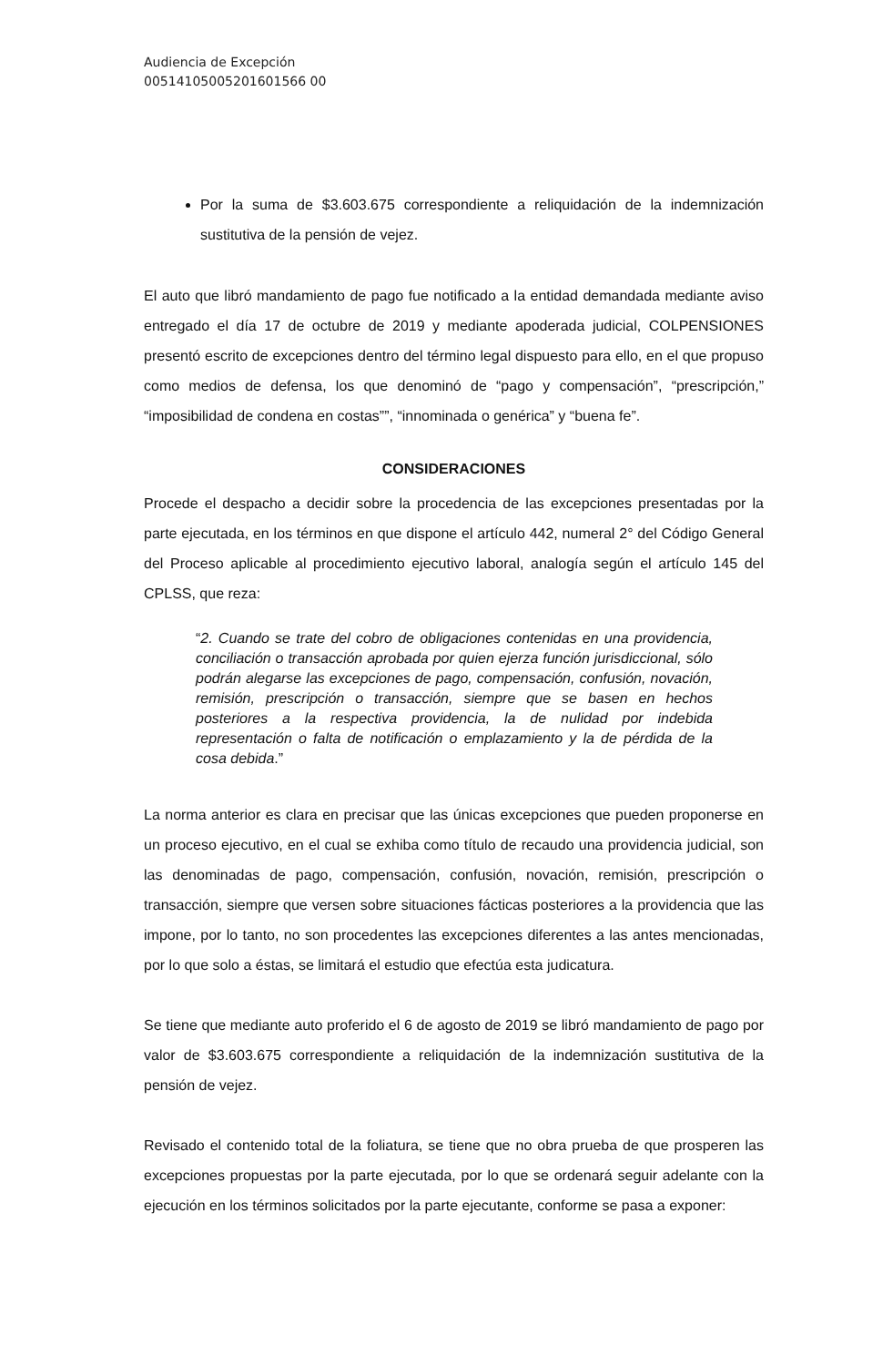Audiencia de Excepción
00514105005201601566 00
Por la suma de $3.603.675 correspondiente a reliquidación de la indemnización sustitutiva de la pensión de vejez.
El auto que libró mandamiento de pago fue notificado a la entidad demandada mediante aviso entregado el día 17 de octubre de 2019 y mediante apoderada judicial, COLPENSIONES presentó escrito de excepciones dentro del término legal dispuesto para ello, en el que propuso como medios de defensa, los que denominó de “pago y compensación”, “prescripción,” “imposibilidad de condena en costas””, “innominada o genérica” y “buena fe”.
CONSIDERACIONES
Procede el despacho a decidir sobre la procedencia de las excepciones presentadas por la parte ejecutada, en los términos en que dispone el artículo 442, numeral 2° del Código General del Proceso aplicable al procedimiento ejecutivo laboral, analogía según el artículo 145 del CPLSS, que reza:
“2. Cuando se trate del cobro de obligaciones contenidas en una providencia, conciliación o transacción aprobada por quien ejerza función jurisdiccional, sólo podrán alegarse las excepciones de pago, compensación, confusión, novación, remisión, prescripción o transacción, siempre que se basen en hechos posteriores a la respectiva providencia, la de nulidad por indebida representación o falta de notificación o emplazamiento y la de pérdida de la cosa debida.”
La norma anterior es clara en precisar que las únicas excepciones que pueden proponerse en un proceso ejecutivo, en el cual se exhiba como título de recaudo una providencia judicial, son las denominadas de pago, compensación, confusión, novación, remisión, prescripción o transacción, siempre que versen sobre situaciones fácticas posteriores a la providencia que las impone, por lo tanto, no son procedentes las excepciones diferentes a las antes mencionadas, por lo que solo a éstas, se limitará el estudio que efectúa esta judicatura.
Se tiene que mediante auto proferido el 6 de agosto de 2019 se libró mandamiento de pago por valor de $3.603.675 correspondiente a reliquidación de la indemnización sustitutiva de la pensión de vejez.
Revisado el contenido total de la foliatura, se tiene que no obra prueba de que prosperen las excepciones propuestas por la parte ejecutada, por lo que se ordenará seguir adelante con la ejecución en los términos solicitados por la parte ejecutante, conforme se pasa a exponer: